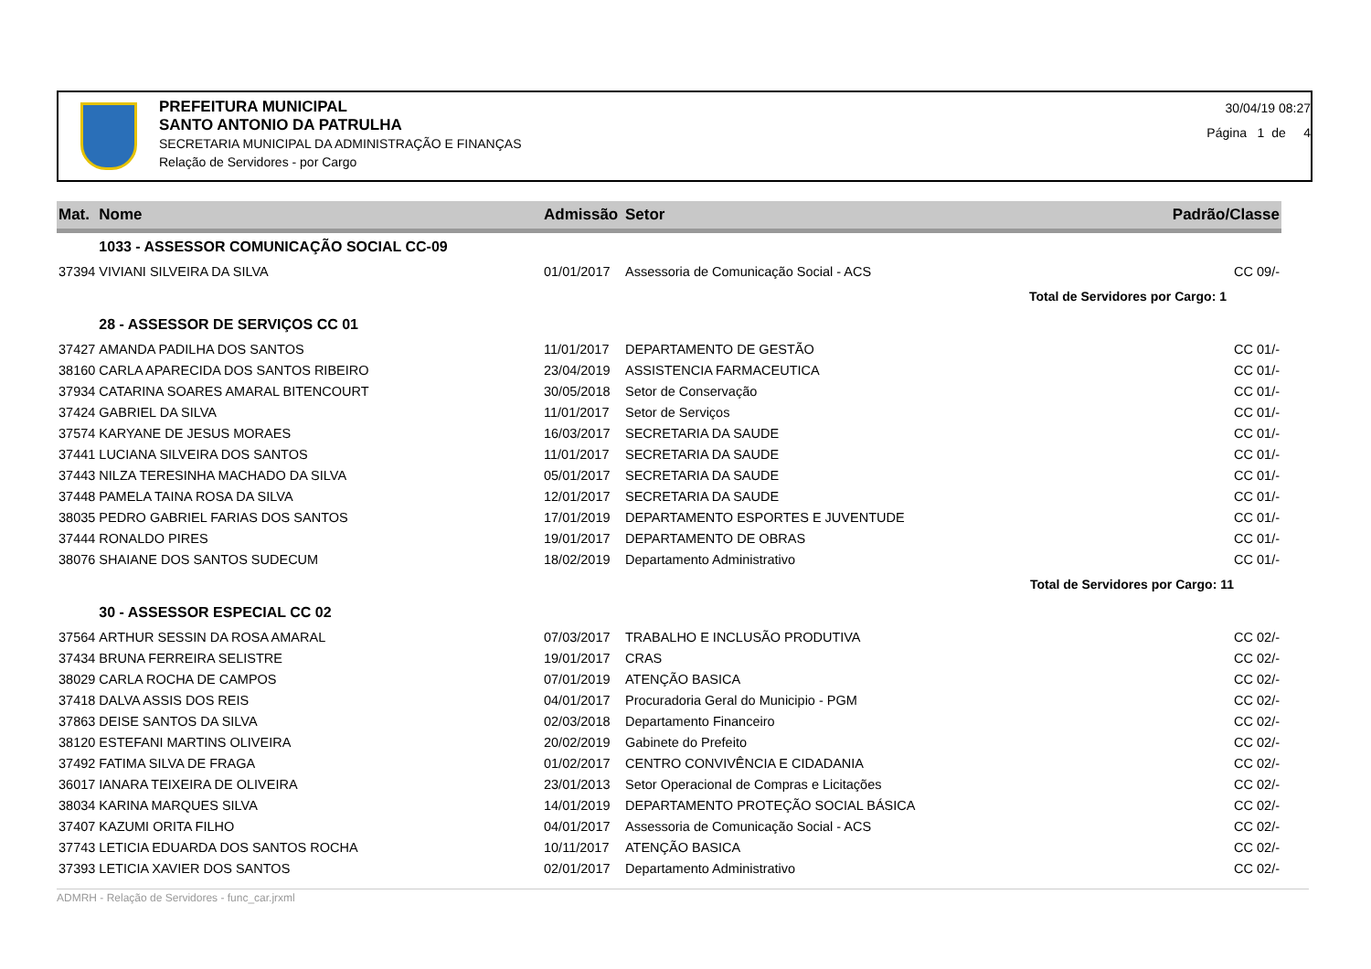PREFEITURA MUNICIPAL
SANTO ANTONIO DA PATRULHA
SECRETARIA MUNICIPAL DA ADMINISTRAÇÃO E FINANÇAS
Relação de Servidores - por Cargo
30/04/19 08:27
Página 1 de 4
| Mat. | Nome | Admissão | Setor | Padrão/Classe |
| --- | --- | --- | --- | --- |
| | 1033 - ASSESSOR COMUNICAÇÃO SOCIAL CC-09 | | | |
| 37394 | VIVIANI SILVEIRA DA SILVA | 01/01/2017 | Assessoria de Comunicação Social - ACS | CC 09/- |
| Total de Servidores por Cargo: 1 | | | | |
| | 28 - ASSESSOR DE SERVIÇOS CC 01 | | | |
| 37427 | AMANDA PADILHA DOS SANTOS | 11/01/2017 | DEPARTAMENTO DE GESTÃO | CC 01/- |
| 38160 | CARLA APARECIDA DOS SANTOS RIBEIRO | 23/04/2019 | ASSISTENCIA FARMACEUTICA | CC 01/- |
| 37934 | CATARINA SOARES AMARAL BITENCOURT | 30/05/2018 | Setor de Conservação | CC 01/- |
| 37424 | GABRIEL DA SILVA | 11/01/2017 | Setor de Serviços | CC 01/- |
| 37574 | KARYANE DE JESUS MORAES | 16/03/2017 | SECRETARIA DA SAUDE | CC 01/- |
| 37441 | LUCIANA SILVEIRA DOS SANTOS | 11/01/2017 | SECRETARIA DA SAUDE | CC 01/- |
| 37443 | NILZA TERESINHA MACHADO DA SILVA | 05/01/2017 | SECRETARIA DA SAUDE | CC 01/- |
| 37448 | PAMELA TAINA ROSA DA SILVA | 12/01/2017 | SECRETARIA DA SAUDE | CC 01/- |
| 38035 | PEDRO GABRIEL FARIAS DOS SANTOS | 17/01/2019 | DEPARTAMENTO ESPORTES E JUVENTUDE | CC 01/- |
| 37444 | RONALDO PIRES | 19/01/2017 | DEPARTAMENTO DE OBRAS | CC 01/- |
| 38076 | SHAIANE DOS SANTOS SUDECUM | 18/02/2019 | Departamento Administrativo | CC 01/- |
| Total de Servidores por Cargo: 11 | | | | |
| | 30 - ASSESSOR ESPECIAL CC 02 | | | |
| 37564 | ARTHUR SESSIN DA ROSA AMARAL | 07/03/2017 | TRABALHO E INCLUSÃO PRODUTIVA | CC 02/- |
| 37434 | BRUNA FERREIRA SELISTRE | 19/01/2017 | CRAS | CC 02/- |
| 38029 | CARLA ROCHA DE CAMPOS | 07/01/2019 | ATENÇÃO BASICA | CC 02/- |
| 37418 | DALVA ASSIS DOS REIS | 04/01/2017 | Procuradoria Geral do Municipio - PGM | CC 02/- |
| 37863 | DEISE SANTOS DA SILVA | 02/03/2018 | Departamento Financeiro | CC 02/- |
| 38120 | ESTEFANI MARTINS OLIVEIRA | 20/02/2019 | Gabinete do Prefeito | CC 02/- |
| 37492 | FATIMA SILVA DE FRAGA | 01/02/2017 | CENTRO CONVIVÊNCIA E CIDADANIA | CC 02/- |
| 36017 | IANARA TEIXEIRA DE OLIVEIRA | 23/01/2013 | Setor Operacional de Compras e Licitações | CC 02/- |
| 38034 | KARINA MARQUES SILVA | 14/01/2019 | DEPARTAMENTO PROTEÇÃO SOCIAL BÁSICA | CC 02/- |
| 37407 | KAZUMI ORITA FILHO | 04/01/2017 | Assessoria de Comunicação Social - ACS | CC 02/- |
| 37743 | LETICIA EDUARDA DOS SANTOS ROCHA | 10/11/2017 | ATENÇÃO BASICA | CC 02/- |
| 37393 | LETICIA XAVIER DOS SANTOS | 02/01/2017 | Departamento Administrativo | CC 02/- |
ADMRH - Relação de Servidores - func_car.jrxml